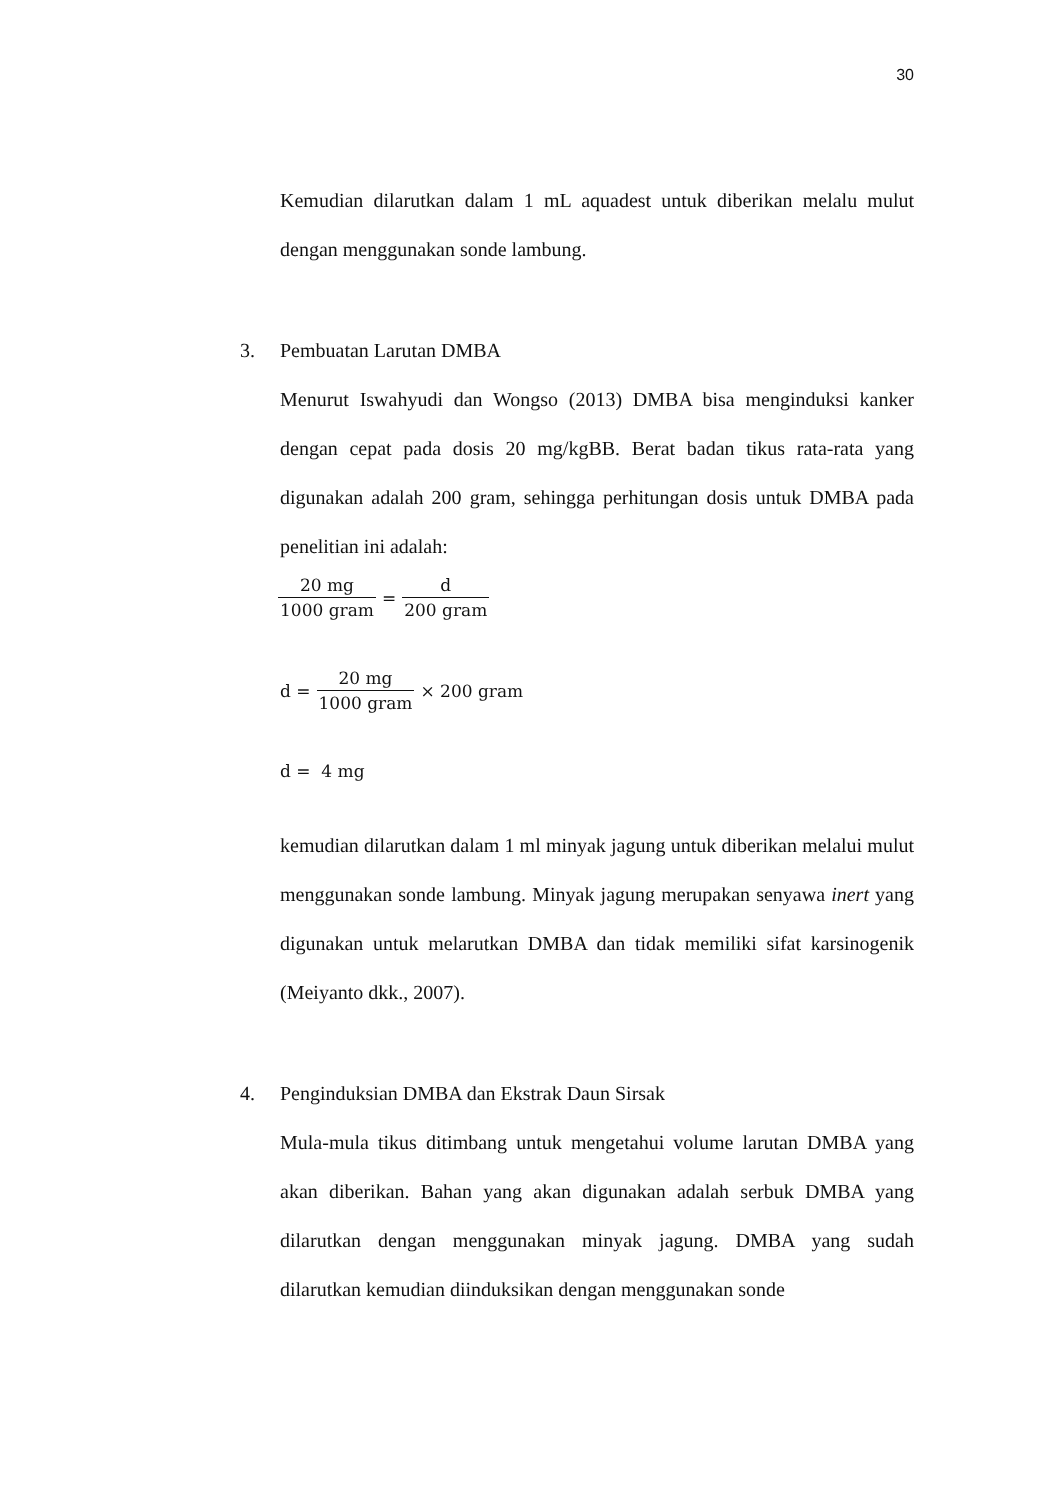30
Kemudian dilarutkan dalam 1 mL aquadest untuk diberikan melalu mulut dengan menggunakan sonde lambung.
3. Pembuatan Larutan DMBA
Menurut Iswahyudi dan Wongso (2013) DMBA bisa menginduksi kanker dengan cepat pada dosis 20 mg/kgBB. Berat badan tikus rata-rata yang digunakan adalah 200 gram, sehingga perhitungan dosis untuk DMBA pada penelitian ini adalah:
20 mg 1000 gram = d 200 gram
d = 20 mg 1000 gram × 200 gram
d = 4 mg
kemudian dilarutkan dalam 1 ml minyak jagung untuk diberikan melalui mulut menggunakan sonde lambung. Minyak jagung merupakan senyawa inert yang digunakan untuk melarutkan DMBA dan tidak memiliki sifat karsinogenik (Meiyanto dkk., 2007).
4. Penginduksian DMBA dan Ekstrak Daun Sirsak
Mula-mula tikus ditimbang untuk mengetahui volume larutan DMBA yang akan diberikan. Bahan yang akan digunakan adalah serbuk DMBA yang dilarutkan dengan menggunakan minyak jagung. DMBA yang sudah dilarutkan kemudian diinduksikan dengan menggunakan sonde